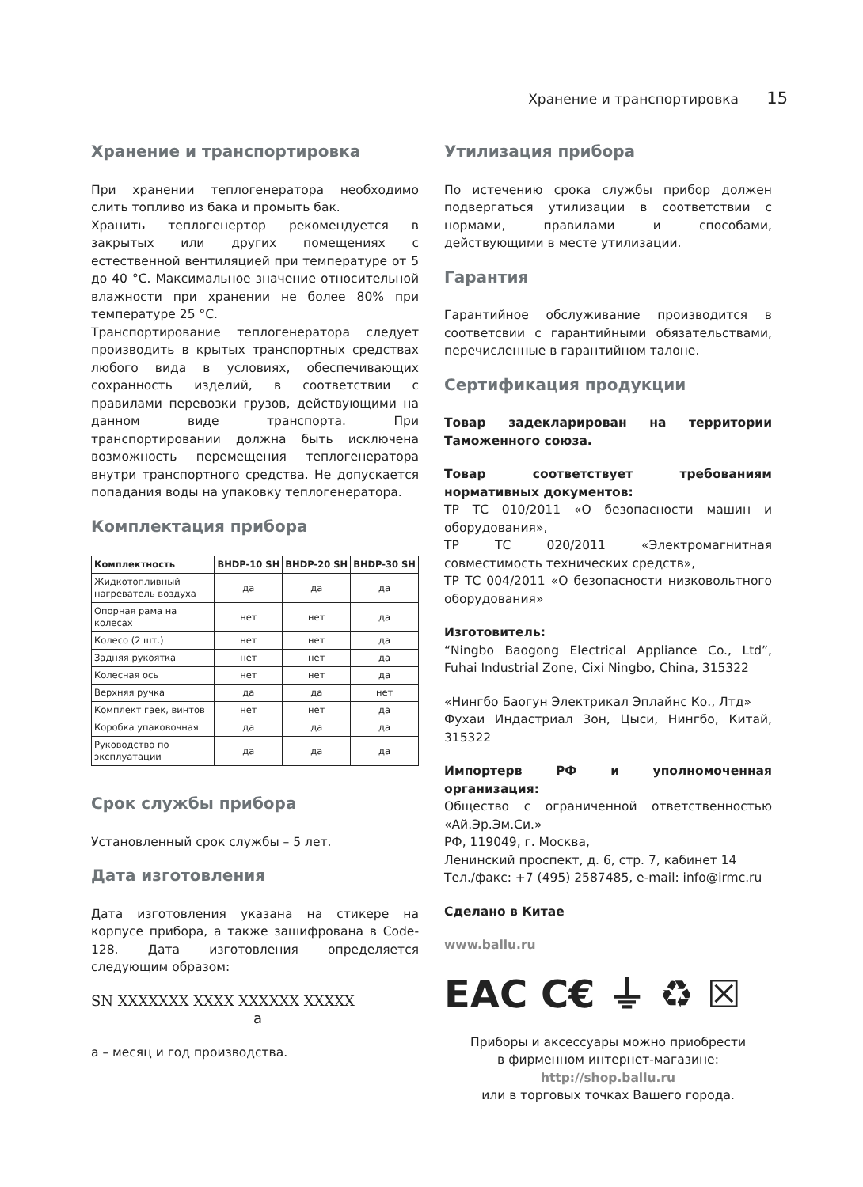Хранение и транспортировка 15
Хранение и транспортировка
При хранении теплогенератора необходимо слить топливо из бака и промыть бак.
Хранить теплогенертор рекомендуется в закрытых или других помещениях с естественной вентиляцией при температуре от 5 до 40 °С. Максимальное значение относительной влажности при хранении не более 80% при температуре 25 °С.
Транспортирование теплогенератора следует производить в крытых транспортных средствах любого вида в условиях, обеспечивающих сохранность изделий, в соответствии с правилами перевозки грузов, действующими на данном виде транспорта. При транспортировании должна быть исключена возможность перемещения теплогенератора внутри транспортного средства. Не допускается попадания воды на упаковку теплогенератора.
Комплектация прибора
| Комплектность | BHDP-10 SH | BHDP-20 SH | BHDP-30 SH |
| --- | --- | --- | --- |
| Жидкотопливный нагреватель воздуха | да | да | да |
| Опорная рама на колесах | нет | нет | да |
| Колесо (2 шт.) | нет | нет | да |
| Задняя рукоятка | нет | нет | да |
| Колесная ось | нет | нет | да |
| Верхняя ручка | да | да | нет |
| Комплект гаек, винтов | нет | нет | да |
| Коробка упаковочная | да | да | да |
| Руководство по эксплуатации | да | да | да |
Срок службы прибора
Установленный срок службы – 5 лет.
Дата изготовления
Дата изготовления указана на стикере на корпусе прибора, а также зашифрована в Code-128. Дата изготовления определяется следующим образом:
SN XXXXXXX XXXX XXXXXX XXXXX
а
а – месяц и год производства.
Утилизация прибора
По истечению срока службы прибор должен подвергаться утилизации в соответствии с нормами, правилами и способами, действующими в месте утилизации.
Гарантия
Гарантийное обслуживание производится в соответсвии с гарантийными обязательствами, перечисленные в гарантийном талоне.
Сертификация продукции
Товар задекларирован на территории Таможенного союза.
Товар соответствует требованиям нормативных документов:
ТР ТС 010/2011 «О безопасности машин и оборудования»,
ТР ТС 020/2011 «Электромагнитная совместимость технических средств»,
ТР ТС 004/2011 «О безопасности низковольтного оборудования»
Изготовитель:
“Ningbo Baogong Electrical Appliance Co., Ltd”, Fuhai Industrial Zone, Cixi Ningbo, China, 315322
«Нингбо Баогун Электрикал Эплайнс Ко., Лтд»
Фухаи Индастриал Зон, Цыси, Нингбо, Китай, 315322
Импортерв РФ и уполномоченная организация:
Общество с ограниченной ответственностью «Ай.Эр.Эм.Си.»
РФ, 119049, г. Москва,
Ленинский проспект, д. 6, стр. 7, кабинет 14
Тел./факс: +7 (495) 2587485, e-mail: info@irmc.ru
Сделано в Китае
www.ballu.ru
EAC C€ ⏚ ♻ ☒
Приборы и аксессуары можно приобрести
в фирменном интернет-магазине:
http://shop.ballu.ru
или в торговых точках Вашего города.